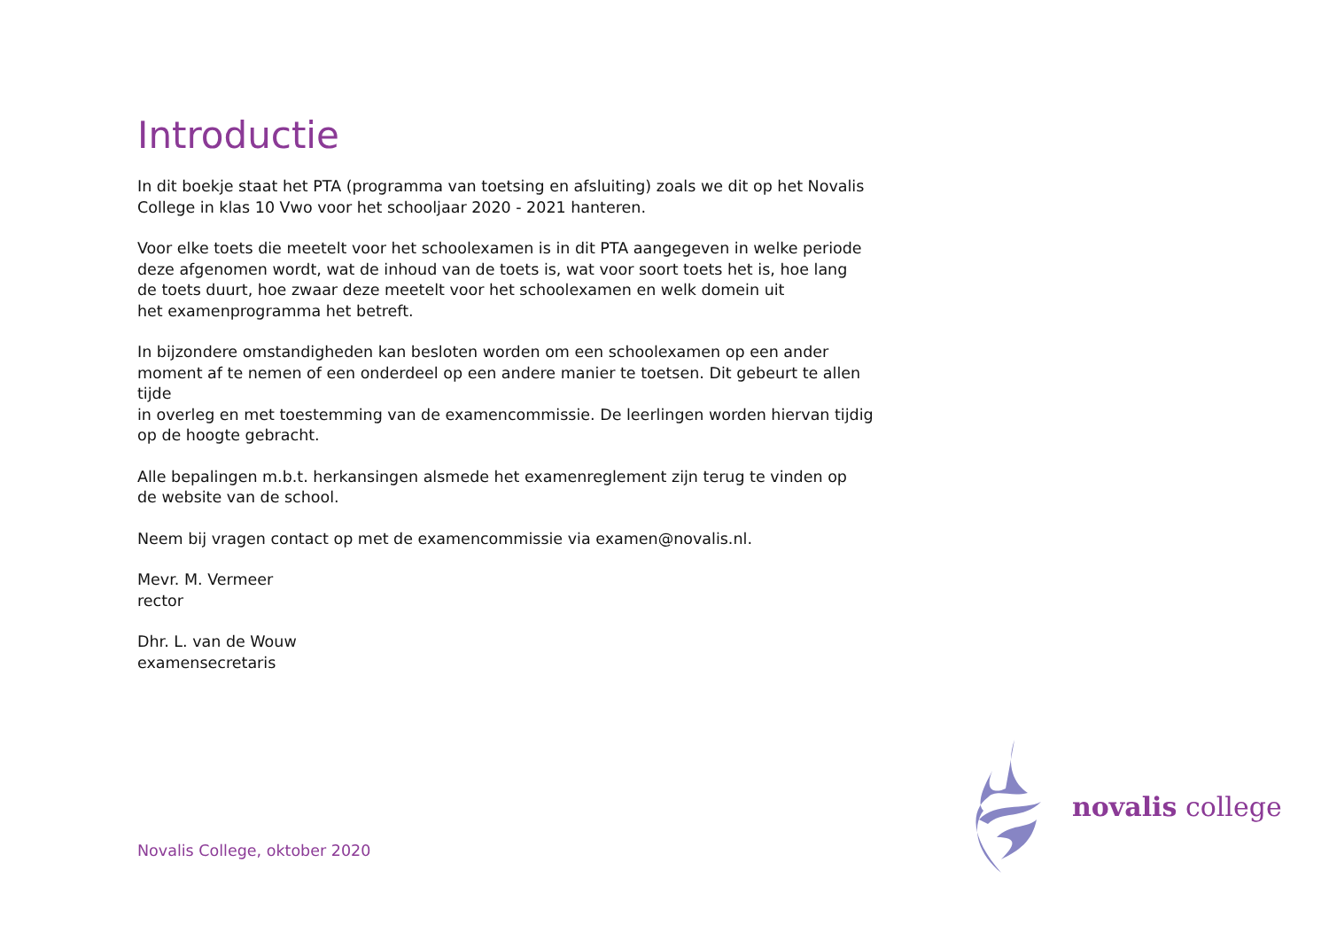Introductie
In dit boekje staat het PTA (programma van toetsing en afsluiting) zoals we dit op het Novalis
College in klas 10 Vwo voor het schooljaar 2020 - 2021 hanteren.
Voor elke toets die meetelt voor het schoolexamen is in dit PTA aangegeven in welke periode
deze afgenomen wordt, wat de inhoud van de toets is, wat voor soort toets het is, hoe lang
de toets duurt, hoe zwaar deze meetelt voor het schoolexamen en welk domein uit
het examenprogramma het betreft.
In bijzondere omstandigheden kan besloten worden om een schoolexamen op een ander
moment af te nemen of een onderdeel op een andere manier te toetsen. Dit gebeurt te allen tijde
in overleg en met toestemming van de examencommissie. De leerlingen worden hiervan tijdig
op de hoogte gebracht.
Alle bepalingen m.b.t. herkansingen alsmede het examenreglement zijn terug te vinden op
de website van de school.
Neem bij vragen contact op met de examencommissie via examen@novalis.nl.
Mevr. M. Vermeer
rector
Dhr. L. van de Wouw
examensecretaris
Novalis College, oktober 2020
novalis college